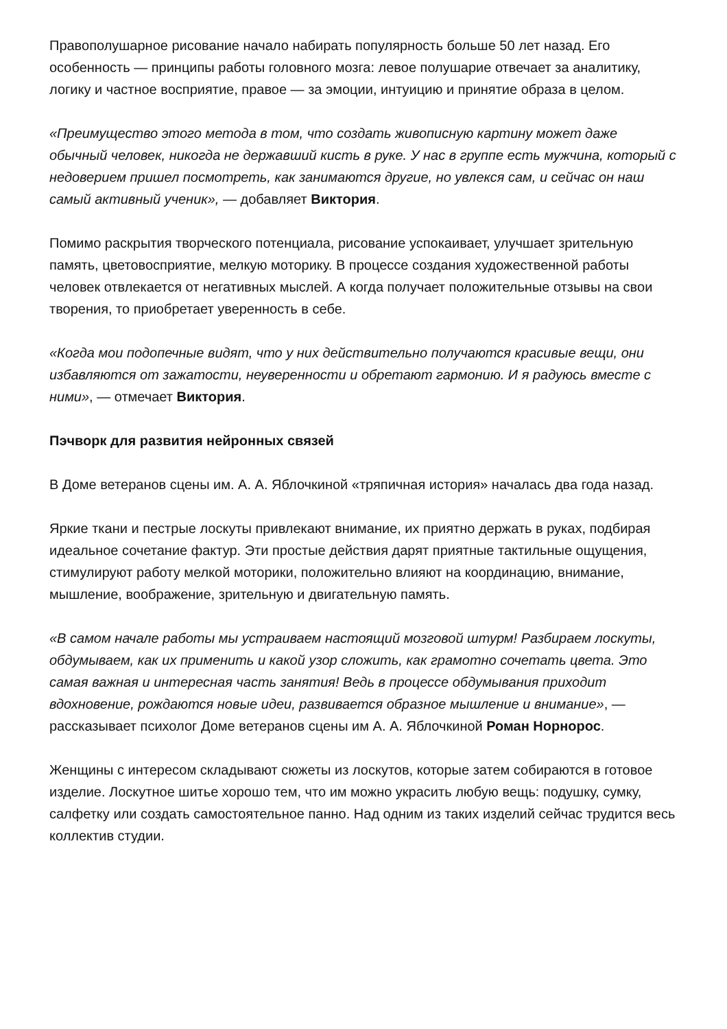Правополушарное рисование начало набирать популярность больше 50 лет назад. Его особенность — принципы работы головного мозга: левое полушарие отвечает за аналитику, логику и частное восприятие, правое — за эмоции, интуицию и принятие образа в целом.
«Преимущество этого метода в том, что создать живописную картину может даже обычный человек, никогда не державший кисть в руке. У нас в группе есть мужчина, который с недоверием пришел посмотреть, как занимаются другие, но увлекся сам, и сейчас он наш самый активный ученик», — добавляет Виктория.
Помимо раскрытия творческого потенциала, рисование успокаивает, улучшает зрительную память, цветовосприятие, мелкую моторику. В процессе создания художественной работы человек отвлекается от негативных мыслей. А когда получает положительные отзывы на свои творения, то приобретает уверенность в себе.
«Когда мои подопечные видят, что у них действительно получаются красивые вещи, они избавляются от зажатости, неуверенности и обретают гармонию. И я радуюсь вместе с ними», — отмечает Виктория.
Пэчворк для развития нейронных связей
В Доме ветеранов сцены им. А. А. Яблочкиной «тряпичная история» началась два года назад.
Яркие ткани и пестрые лоскуты привлекают внимание, их приятно держать в руках, подбирая идеальное сочетание фактур. Эти простые действия дарят приятные тактильные ощущения, стимулируют работу мелкой моторики, положительно влияют на координацию, внимание, мышление, воображение, зрительную и двигательную память.
«В самом начале работы мы устраиваем настоящий мозговой штурм! Разбираем лоскуты, обдумываем, как их применить и какой узор сложить, как грамотно сочетать цвета. Это самая важная и интересная часть занятия! Ведь в процессе обдумывания приходит вдохновение, рождаются новые идеи, развивается образное мышление и внимание», — рассказывает психолог Доме ветеранов сцены им А. А. Яблочкиной Роман Норнорос.
Женщины с интересом складывают сюжеты из лоскутов, которые затем собираются в готовое изделие. Лоскутное шитье хорошо тем, что им можно украсить любую вещь: подушку, сумку, салфетку или создать самостоятельное панно. Над одним из таких изделий сейчас трудится весь коллектив студии.